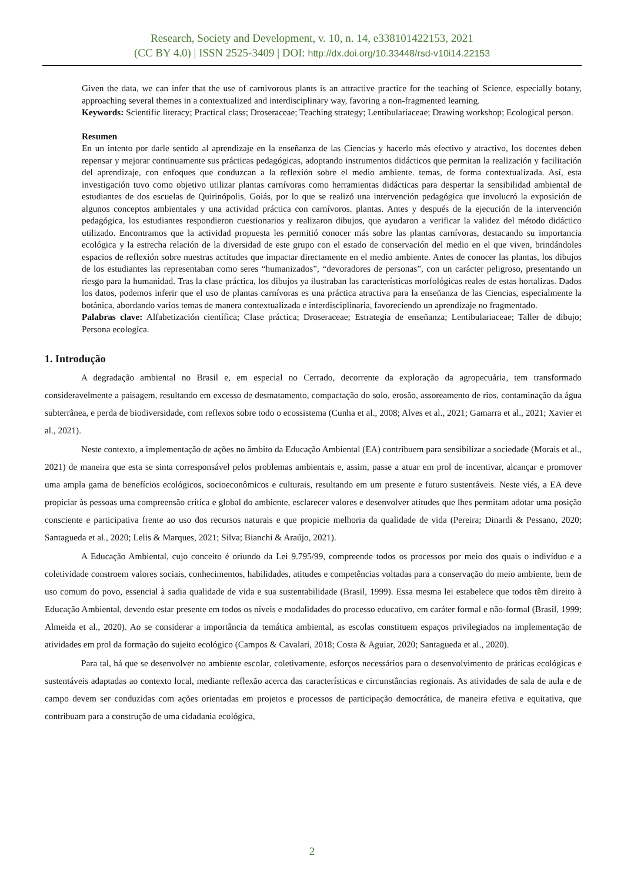Research, Society and Development, v. 10, n. 14, e338101422153, 2021
(CC BY 4.0) | ISSN 2525-3409 | DOI: http://dx.doi.org/10.33448/rsd-v10i14.22153
Given the data, we can infer that the use of carnivorous plants is an attractive practice for the teaching of Science, especially botany, approaching several themes in a contextualized and interdisciplinary way, favoring a non-fragmented learning.
Keywords: Scientific literacy; Practical class; Droseraceae; Teaching strategy; Lentibulariaceae; Drawing workshop; Ecological person.
Resumen
En un intento por darle sentido al aprendizaje en la enseñanza de las Ciencias y hacerlo más efectivo y atractivo, los docentes deben repensar y mejorar continuamente sus prácticas pedagógicas, adoptando instrumentos didácticos que permitan la realización y facilitación del aprendizaje, con enfoques que conduzcan a la reflexión sobre el medio ambiente. temas, de forma contextualizada. Así, esta investigación tuvo como objetivo utilizar plantas carnívoras como herramientas didácticas para despertar la sensibilidad ambiental de estudiantes de dos escuelas de Quirinópolis, Goiás, por lo que se realizó una intervención pedagógica que involucró la exposición de algunos conceptos ambientales y una actividad práctica con carnívoros. plantas. Antes y después de la ejecución de la intervención pedagógica, los estudiantes respondieron cuestionarios y realizaron dibujos, que ayudaron a verificar la validez del método didáctico utilizado. Encontramos que la actividad propuesta les permitió conocer más sobre las plantas carnívoras, destacando su importancia ecológica y la estrecha relación de la diversidad de este grupo con el estado de conservación del medio en el que viven, brindándoles espacios de reflexión sobre nuestras actitudes que impactar directamente en el medio ambiente. Antes de conocer las plantas, los dibujos de los estudiantes las representaban como seres “humanizados”, “devoradores de personas”, con un carácter peligroso, presentando un riesgo para la humanidad. Tras la clase práctica, los dibujos ya ilustraban las características morfológicas reales de estas hortalizas. Dados los datos, podemos inferir que el uso de plantas carnívoras es una práctica atractiva para la enseñanza de las Ciencias, especialmente la botánica, abordando varios temas de manera contextualizada e interdisciplinaria, favoreciendo un aprendizaje no fragmentado.
Palabras clave: Alfabetización científica; Clase práctica; Droseraceae; Estrategia de enseñanza; Lentibulariaceae; Taller de dibujo; Persona ecologíca.
1. Introdução
A degradação ambiental no Brasil e, em especial no Cerrado, decorrente da exploração da agropecuária, tem transformado consideravelmente a paisagem, resultando em excesso de desmatamento, compactação do solo, erosão, assoreamento de rios, contaminação da água subterrânea, e perda de biodiversidade, com reflexos sobre todo o ecossistema (Cunha et al., 2008; Alves et al., 2021; Gamarra et al., 2021; Xavier et al., 2021).
Neste contexto, a implementação de ações no âmbito da Educação Ambiental (EA) contribuem para sensibilizar a sociedade (Morais et al., 2021) de maneira que esta se sinta corresponsável pelos problemas ambientais e, assim, passe a atuar em prol de incentivar, alcançar e promover uma ampla gama de benefícios ecológicos, socioeconômicos e culturais, resultando em um presente e futuro sustentáveis. Neste viés, a EA deve propiciar às pessoas uma compreensão crítica e global do ambiente, esclarecer valores e desenvolver atitudes que lhes permitam adotar uma posição consciente e participativa frente ao uso dos recursos naturais e que propicie melhoria da qualidade de vida (Pereira; Dinardi & Pessano, 2020; Santagueda et al., 2020; Lelis & Marques, 2021; Silva; Bianchi & Araújo, 2021).
A Educação Ambiental, cujo conceito é oriundo da Lei 9.795/99, compreende todos os processos por meio dos quais o indivíduo e a coletividade constroem valores sociais, conhecimentos, habilidades, atitudes e competências voltadas para a conservação do meio ambiente, bem de uso comum do povo, essencial à sadia qualidade de vida e sua sustentabilidade (Brasil, 1999). Essa mesma lei estabelece que todos têm direito à Educação Ambiental, devendo estar presente em todos os níveis e modalidades do processo educativo, em caráter formal e não-formal (Brasil, 1999; Almeida et al., 2020). Ao se considerar a importância da temática ambiental, as escolas constituem espaços privilegiados na implementação de atividades em prol da formação do sujeito ecológico (Campos & Cavalari, 2018; Costa & Aguiar, 2020; Santagueda et al., 2020).
Para tal, há que se desenvolver no ambiente escolar, coletivamente, esforços necessários para o desenvolvimento de práticas ecológicas e sustentáveis adaptadas ao contexto local, mediante reflexão acerca das características e circunstâncias regionais. As atividades de sala de aula e de campo devem ser conduzidas com ações orientadas em projetos e processos de participação democrática, de maneira efetiva e equitativa, que contribuam para a construção de uma cidadania ecológica,
2